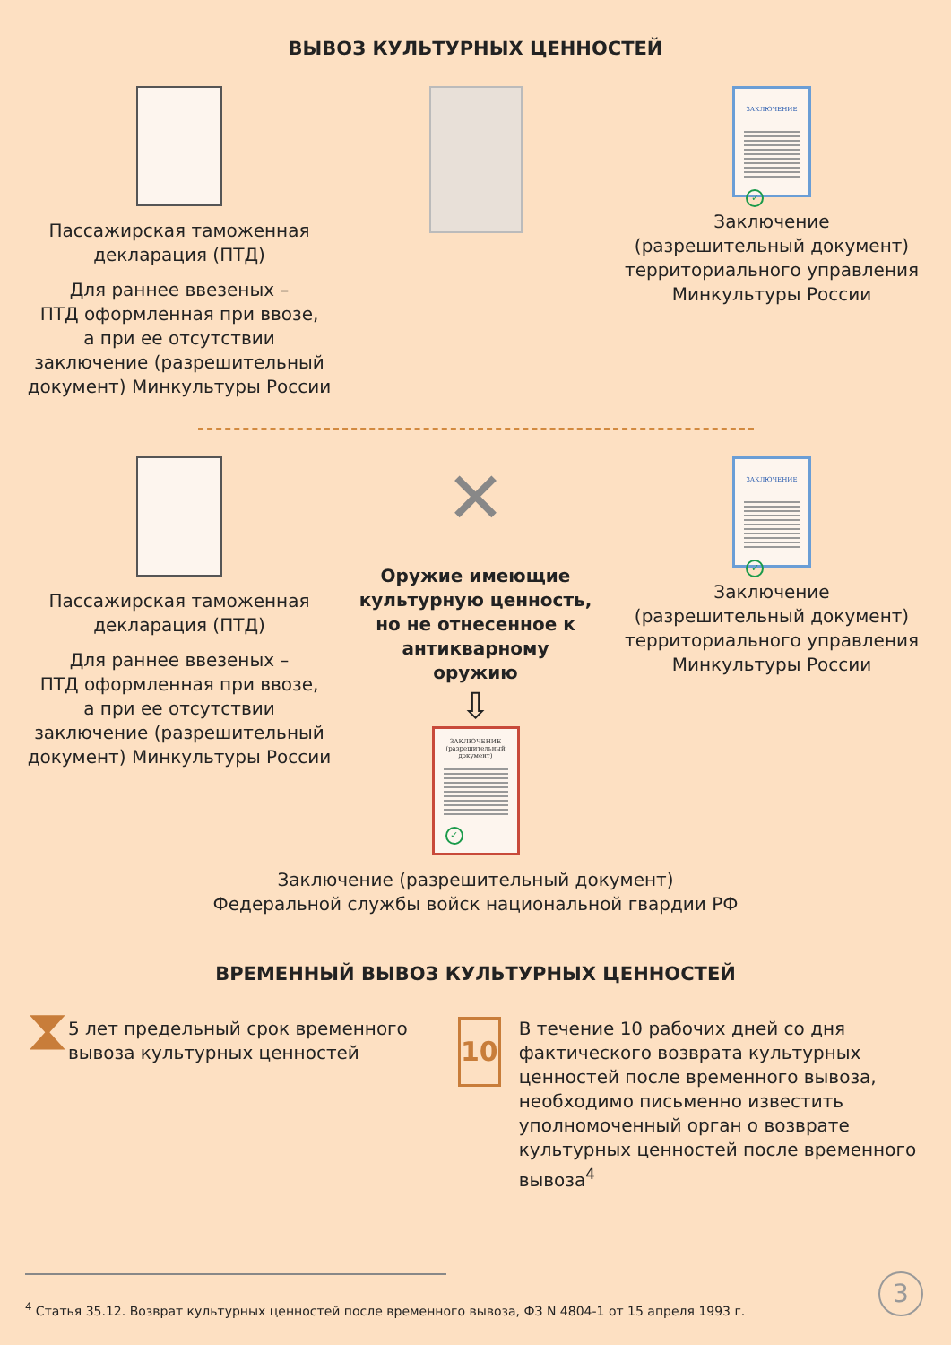ВЫВОЗ КУЛЬТУРНЫХ ЦЕННОСТЕЙ
Пассажирская таможенная декларация (ПТД)
Для раннее ввезеных –
ПТД оформленная при ввозе,
а при ее отсутствии заключение (разрешительный документ) Минкультуры России
ЗАКЛЮЧЕНИЕ
✓
Заключение
(разрешительный документ) территориального управления Минкультуры России
Пассажирская таможенная декларация (ПТД)
Для раннее ввезеных –
ПТД оформленная при ввозе,
а при ее отсутствии заключение (разрешительный документ) Минкультуры России
✕
Оружие имеющие культурную ценность, но не отнесенное к антикварному оружию
⇩
ЗАКЛЮЧЕНИЕ
(разрешительный документ)
✓
ЗАКЛЮЧЕНИЕ
✓
Заключение
(разрешительный документ) территориального управления Минкультуры России
Заключение (разрешительный документ)
Федеральной службы войск национальной гвардии РФ
ВРЕМЕННЫЙ ВЫВОЗ КУЛЬТУРНЫХ ЦЕННОСТЕЙ
⧗
5 лет предельный срок временного вывоза культурных ценностей
10
В течение 10 рабочих дней со дня фактического возврата культурных ценностей после временного вывоза, необходимо письменно известить уполномоченный орган о возврате культурных ценностей после временного вывоза<sup>4</sup>
<sup>4</sup> Статья 35.12. Возврат культурных ценностей после временного вывоза, ФЗ N 4804-1 от 15 апреля 1993 г.
3